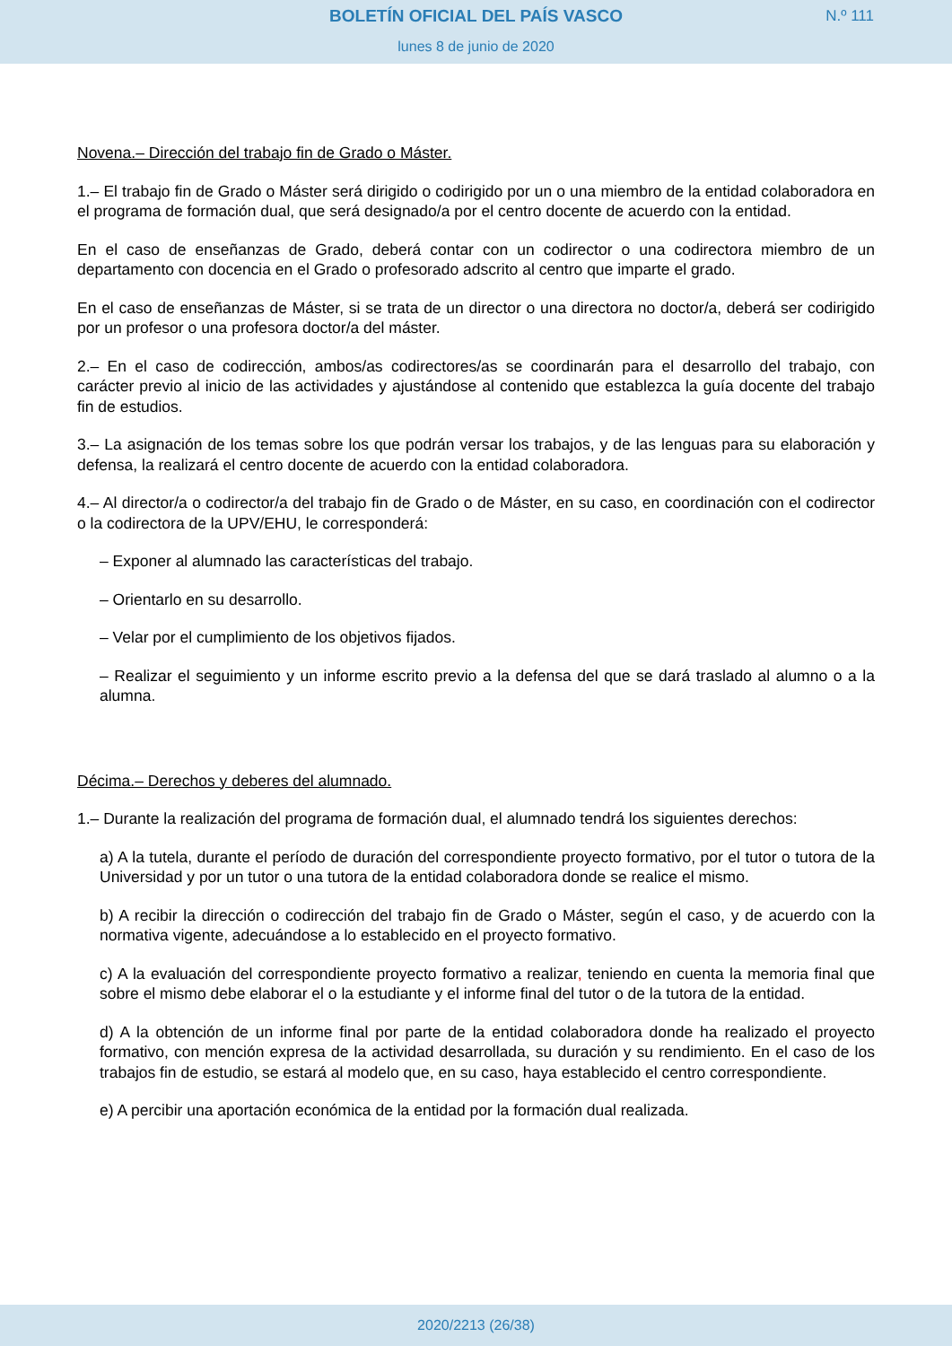BOLETÍN OFICIAL DEL PAÍS VASCO
N.º 111
lunes 8 de junio de 2020
Novena.– Dirección del trabajo fin de Grado o Máster.
1.– El trabajo fin de Grado o Máster será dirigido o codirigido por un o una miembro de la entidad colaboradora en el programa de formación dual, que será designado/a por el centro docente de acuerdo con la entidad.
En el caso de enseñanzas de Grado, deberá contar con un codirector o una codirectora miembro de un departamento con docencia en el Grado o profesorado adscrito al centro que imparte el grado.
En el caso de enseñanzas de Máster, si se trata de un director o una directora no doctor/a, deberá ser codirigido por un profesor o una profesora doctor/a del máster.
2.– En el caso de codirección, ambos/as codirectores/as se coordinarán para el desarrollo del trabajo, con carácter previo al inicio de las actividades y ajustándose al contenido que establezca la guía docente del trabajo fin de estudios.
3.– La asignación de los temas sobre los que podrán versar los trabajos, y de las lenguas para su elaboración y defensa, la realizará el centro docente de acuerdo con la entidad colaboradora.
4.– Al director/a o codirector/a del trabajo fin de Grado o de Máster, en su caso, en coordinación con el codirector o la codirectora de la UPV/EHU, le corresponderá:
– Exponer al alumnado las características del trabajo.
– Orientarlo en su desarrollo.
– Velar por el cumplimiento de los objetivos fijados.
– Realizar el seguimiento y un informe escrito previo a la defensa del que se dará traslado al alumno o a la alumna.
Décima.– Derechos y deberes del alumnado.
1.– Durante la realización del programa de formación dual, el alumnado tendrá los siguientes derechos:
a) A la tutela, durante el período de duración del correspondiente proyecto formativo, por el tutor o tutora de la Universidad y por un tutor o una tutora de la entidad colaboradora donde se realice el mismo.
b) A recibir la dirección o codirección del trabajo fin de Grado o Máster, según el caso, y de acuerdo con la normativa vigente, adecuándose a lo establecido en el proyecto formativo.
c) A la evaluación del correspondiente proyecto formativo a realizar, teniendo en cuenta la memoria final que sobre el mismo debe elaborar el o la estudiante y el informe final del tutor o de la tutora de la entidad.
d) A la obtención de un informe final por parte de la entidad colaboradora donde ha realizado el proyecto formativo, con mención expresa de la actividad desarrollada, su duración y su rendimiento. En el caso de los trabajos fin de estudio, se estará al modelo que, en su caso, haya establecido el centro correspondiente.
e) A percibir una aportación económica de la entidad por la formación dual realizada.
2020/2213 (26/38)